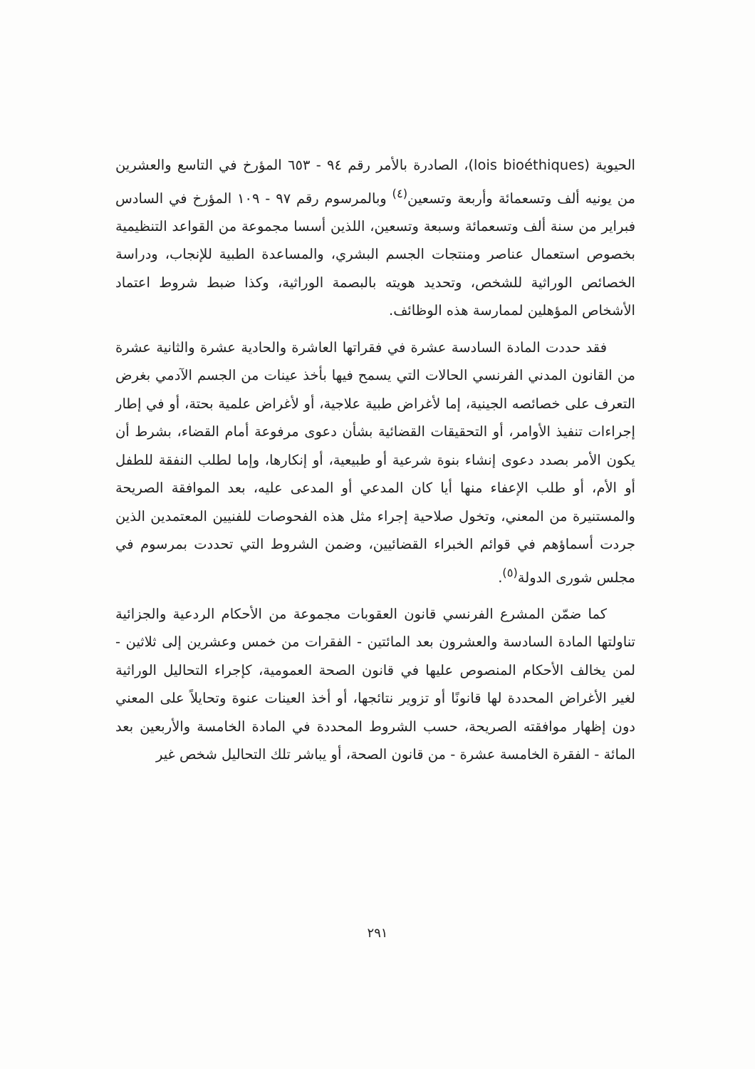الحيوية (lois bioéthiques)، الصادرة بالأمر رقم ٩٤ - ٦٥٣ المؤرخ في التاسع والعشرين من يونيه ألف وتسعمائة وأربعة وتسعين<sup>(٤)</sup> وبالمرسوم رقم ٩٧ - ١٠٩ المؤرخ في السادس فبراير من سنة ألف وتسعمائة وسبعة وتسعين، اللذين أسسا مجموعة من القواعد التنظيمية بخصوص استعمال عناصر ومنتجات الجسم البشري، والمساعدة الطبية للإنجاب، ودراسة الخصائص الوراثية للشخص، وتحديد هويته بالبصمة الوراثية، وكذا ضبط شروط اعتماد الأشخاص المؤهلين لممارسة هذه الوظائف.
فقد حددت المادة السادسة عشرة في فقراتها العاشرة والحادية عشرة والثانية عشرة من القانون المدني الفرنسي الحالات التي يسمح فيها بأخذ عينات من الجسم الآدمي بغرض التعرف على خصائصه الجينية، إما لأغراض طبية علاجية، أو لأغراض علمية بحتة، أو في إطار إجراءات تنفيذ الأوامر، أو التحقيقات القضائية بشأن دعوى مرفوعة أمام القضاء، بشرط أن يكون الأمر بصدد دعوى إنشاء بنوة شرعية أو طبيعية، أو إنكارها، وإما لطلب النفقة للطفل أو الأم، أو طلب الإعفاء منها أيا كان المدعي أو المدعى عليه، بعد الموافقة الصريحة والمستنيرة من المعني، وتخول صلاحية إجراء مثل هذه الفحوصات للفنيين المعتمدين الذين جردت أسماؤهم في قوائم الخبراء القضائيين، وضمن الشروط التي تحددت بمرسوم في مجلس شورى الدولة<sup>(٥)</sup>.
كما ضمّن المشرع الفرنسي قانون العقوبات مجموعة من الأحكام الردعية والجزائية تناولتها المادة السادسة والعشرون بعد المائتين - الفقرات من خمس وعشرين إلى ثلاثين - لمن يخالف الأحكام المنصوص عليها في قانون الصحة العمومية، كإجراء التحاليل الوراثية لغير الأغراض المحددة لها قانونًا أو تزوير نتائجها، أو أخذ العينات عنوة وتحايلاً على المعني دون إظهار موافقته الصريحة، حسب الشروط المحددة في المادة الخامسة والأربعين بعد المائة - الفقرة الخامسة عشرة - من قانون الصحة، أو يباشر تلك التحاليل شخص غير
٢٩١